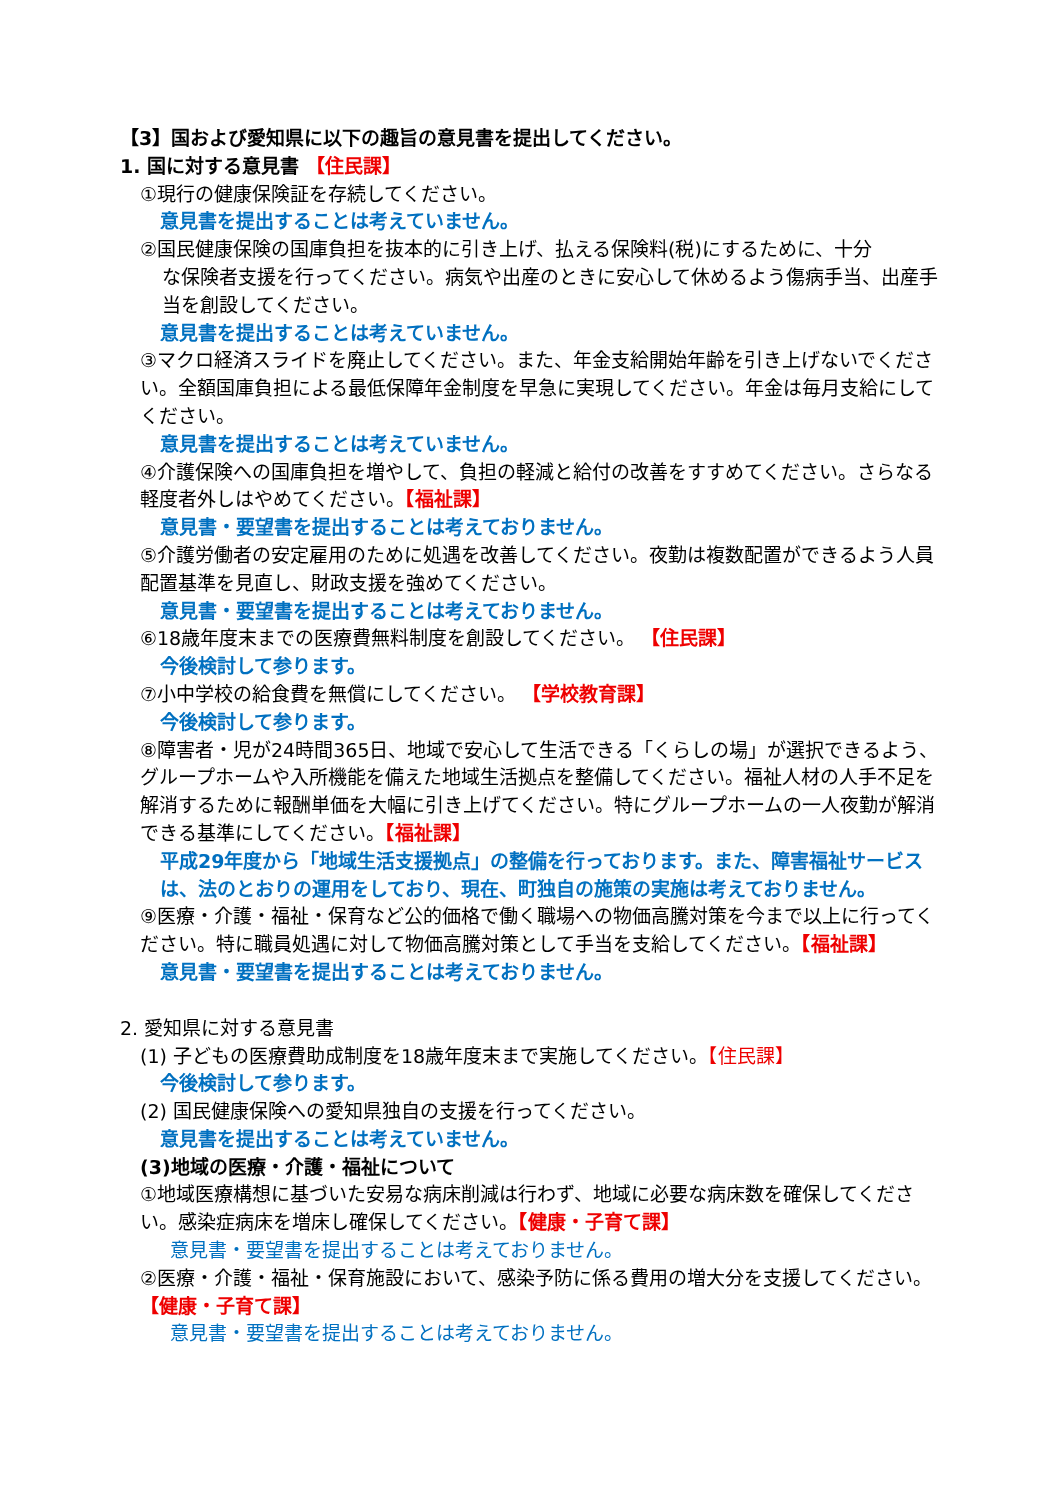【3】国および愛知県に以下の趣旨の意見書を提出してください。
1. 国に対する意見書 【住民課】
①現行の健康保険証を存続してください。
意見書を提出することは考えていません。
②国民健康保険の国庫負担を抜本的に引き上げ、払える保険料(税)にするために、十分
な保険者支援を行ってください。病気や出産のときに安心して休めるよう傷病手当、出産手当を創設してください。
意見書を提出することは考えていません。
③マクロ経済スライドを廃止してください。また、年金支給開始年齢を引き上げないでください。全額国庫負担による最低保障年金制度を早急に実現してください。年金は毎月支給にしてください。
意見書を提出することは考えていません。
④介護保険への国庫負担を増やして、負担の軽減と給付の改善をすすめてください。さらなる軽度者外しはやめてください。【福祉課】
意見書・要望書を提出することは考えておりません。
⑤介護労働者の安定雇用のために処遇を改善してください。夜勤は複数配置ができるよう人員配置基準を見直し、財政支援を強めてください。
意見書・要望書を提出することは考えておりません。
⑥18歳年度末までの医療費無料制度を創設してください。 【住民課】
今後検討して参ります。
⑦小中学校の給食費を無償にしてください。 【学校教育課】
今後検討して参ります。
⑧障害者・児が24時間365日、地域で安心して生活できる「くらしの場」が選択できるよう、グループホームや入所機能を備えた地域生活拠点を整備してください。福祉人材の人手不足を解消するために報酬単価を大幅に引き上げてください。特にグループホームの一人夜勤が解消できる基準にしてください。【福祉課】
平成29年度から「地域生活支援拠点」の整備を行っております。また、障害福祉サービスは、法のとおりの運用をしており、現在、町独自の施策の実施は考えておりません。
⑨医療・介護・福祉・保育など公的価格で働く職場への物価高騰対策を今まで以上に行ってください。特に職員処遇に対して物価高騰対策として手当を支給してください。【福祉課】
意見書・要望書を提出することは考えておりません。
2. 愛知県に対する意見書
(1) 子どもの医療費助成制度を18歳年度末まで実施してください。【住民課】
今後検討して参ります。
(2) 国民健康保険への愛知県独自の支援を行ってください。
意見書を提出することは考えていません。
(3)地域の医療・介護・福祉について
①地域医療構想に基づいた安易な病床削減は行わず、地域に必要な病床数を確保してください。感染症病床を増床し確保してください。【健康・子育て課】
意見書・要望書を提出することは考えておりません。
②医療・介護・福祉・保育施設において、感染予防に係る費用の増大分を支援してください。【健康・子育て課】
意見書・要望書を提出することは考えておりません。